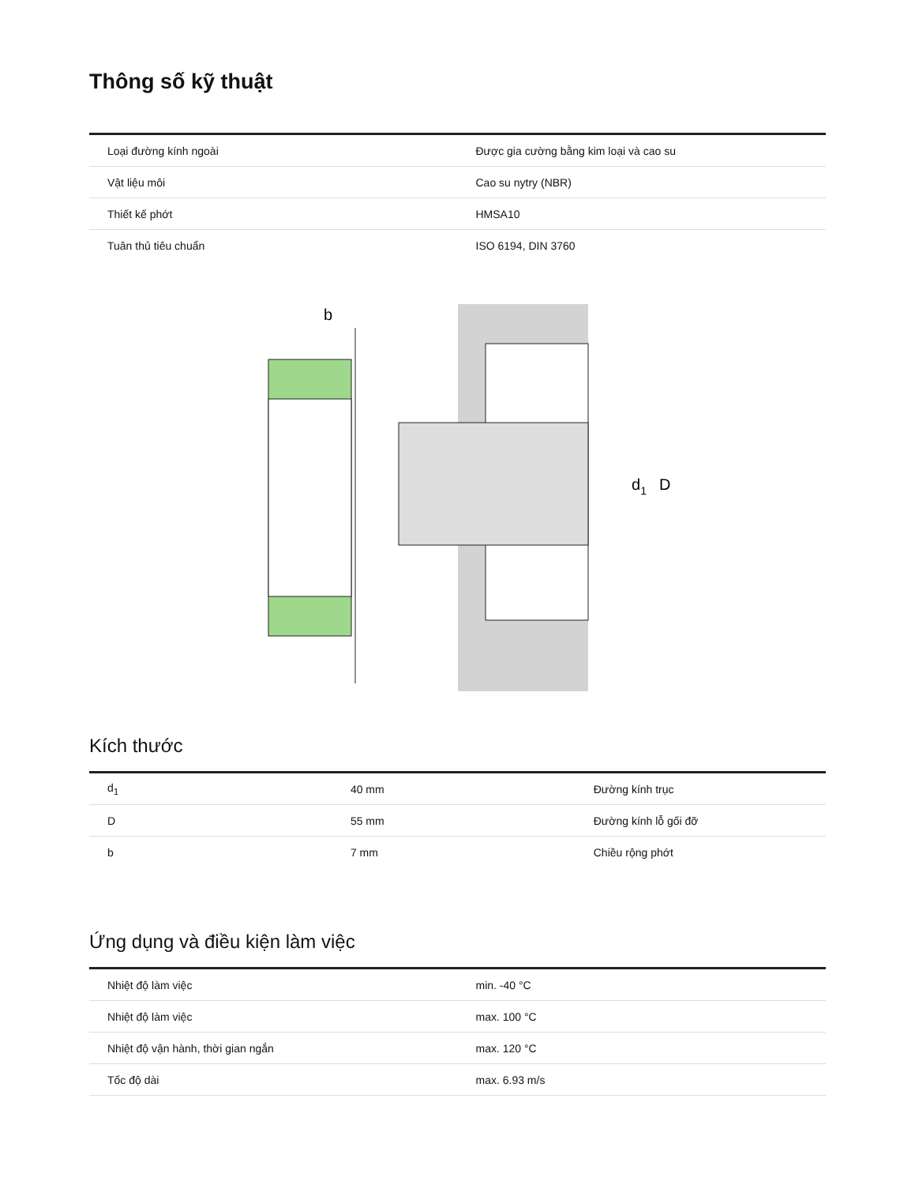Thông số kỹ thuật
| Loại đường kính ngoài | Được gia cường bằng kim loại và cao su |
| Vật liệu môi | Cao su nytry (NBR) |
| Thiết kế phớt | HMSA10 |
| Tuân thủ tiêu chuẩn | ISO 6194, DIN 3760 |
b
d1
D
Kích thước
| d<sub>1</sub> | 40 mm | Đường kính trục |
| D | 55 mm | Đường kính lỗ gối đỡ |
| b | 7 mm | Chiều rộng phớt |
Ứng dụng và điều kiện làm việc
| Nhiệt độ làm việc | min. -40 °C |
| Nhiệt độ làm việc | max. 100 °C |
| Nhiệt độ vận hành, thời gian ngắn | max. 120 °C |
| Tốc độ dài | max. 6.93 m/s |